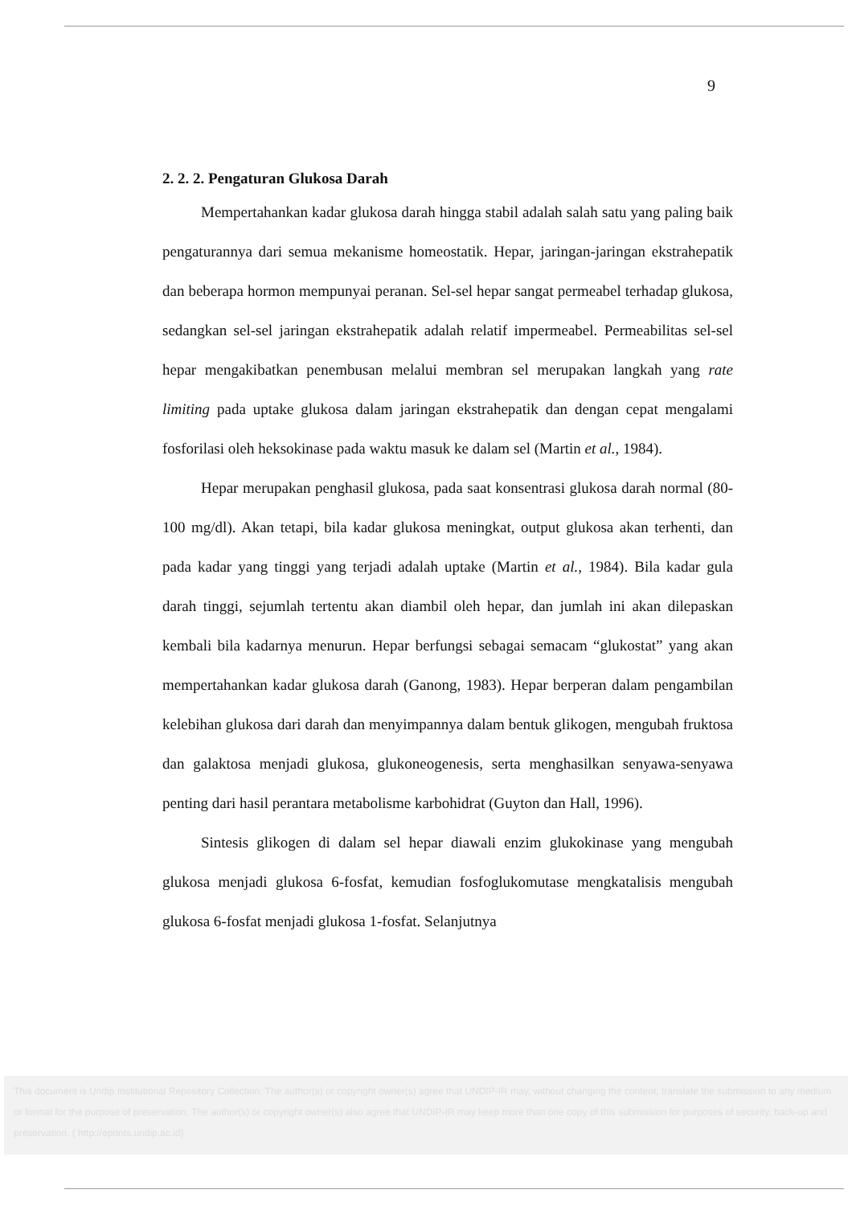9
2. 2. 2. Pengaturan Glukosa Darah
Mempertahankan kadar glukosa darah hingga stabil adalah salah satu yang paling baik pengaturannya dari semua mekanisme homeostatik. Hepar, jaringan-jaringan ekstrahepatik dan beberapa hormon mempunyai peranan. Sel-sel hepar sangat permeabel terhadap glukosa, sedangkan sel-sel jaringan ekstrahepatik adalah relatif impermeabel. Permeabilitas sel-sel hepar mengakibatkan penembusan melalui membran sel merupakan langkah yang rate limiting pada uptake glukosa dalam jaringan ekstrahepatik dan dengan cepat mengalami fosforilasi oleh heksokinase pada waktu masuk ke dalam sel (Martin et al., 1984).
Hepar merupakan penghasil glukosa, pada saat konsentrasi glukosa darah normal (80-100 mg/dl). Akan tetapi, bila kadar glukosa meningkat, output glukosa akan terhenti, dan pada kadar yang tinggi yang terjadi adalah uptake (Martin et al., 1984). Bila kadar gula darah tinggi, sejumlah tertentu akan diambil oleh hepar, dan jumlah ini akan dilepaskan kembali bila kadarnya menurun. Hepar berfungsi sebagai semacam “glukostat” yang akan mempertahankan kadar glukosa darah (Ganong, 1983). Hepar berperan dalam pengambilan kelebihan glukosa dari darah dan menyimpannya dalam bentuk glikogen, mengubah fruktosa dan galaktosa menjadi glukosa, glukoneogenesis, serta menghasilkan senyawa-senyawa penting dari hasil perantara metabolisme karbohidrat (Guyton dan Hall, 1996).
Sintesis glikogen di dalam sel hepar diawali enzim glukokinase yang mengubah glukosa menjadi glukosa 6-fosfat, kemudian fosfoglukomutase mengkatalisis mengubah glukosa 6-fosfat menjadi glukosa 1-fosfat. Selanjutnya
This document is Undip Institutional Repository Collection. The author(s) or copyright owner(s) agree that UNDIP-IR may, without changing the content, translate the submission to any medium or format for the purpose of preservation. The author(s) or copyright owner(s) also agree that UNDIP-IR may keep more than one copy of this submission for purposes of security, back-up and preservation. ( http://eprints.undip.ac.id)